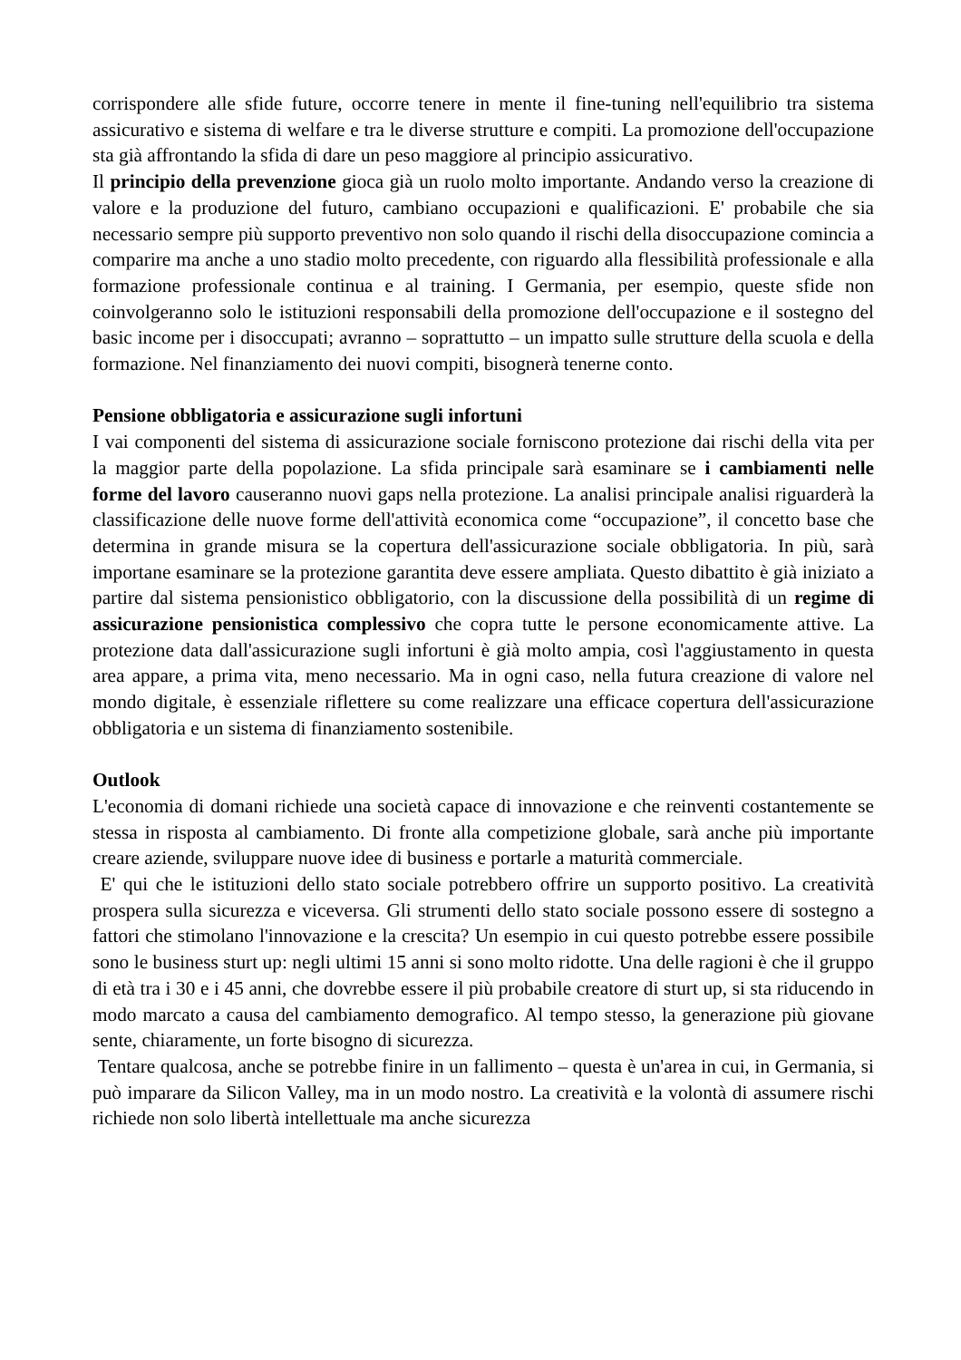corrispondere alle sfide future, occorre tenere in mente il fine-tuning nell'equilibrio tra sistema assicurativo e sistema di welfare e tra le diverse strutture e compiti. La promozione dell'occupazione sta già affrontando la sfida di dare un peso maggiore al principio assicurativo.
Il principio della prevenzione gioca già un ruolo molto importante. Andando verso la creazione di valore e la produzione del futuro, cambiano occupazioni e qualificazioni. E' probabile che sia necessario sempre più supporto preventivo non solo quando il rischi della disoccupazione comincia a comparire ma anche a uno stadio molto precedente, con riguardo alla flessibilità professionale e alla formazione professionale continua e al training. I Germania, per esempio, queste sfide non coinvolgeranno solo le istituzioni responsabili della promozione dell'occupazione e il sostegno del basic income per i disoccupati; avranno – soprattutto – un impatto sulle strutture della scuola e della formazione. Nel finanziamento dei nuovi compiti, bisognerà tenerne conto.
Pensione obbligatoria e assicurazione sugli infortuni
I vai componenti del sistema di assicurazione sociale forniscono protezione dai rischi della vita per la maggior parte della popolazione. La sfida principale sarà esaminare se i cambiamenti nelle forme del lavoro causeranno nuovi gaps nella protezione. La analisi principale analisi riguarderà la classificazione delle nuove forme dell'attività economica come “occupazione”, il concetto base che determina in grande misura se la copertura dell'assicurazione sociale obbligatoria. In più, sarà importane esaminare se la protezione garantita deve essere ampliata. Questo dibattito è già iniziato a partire dal sistema pensionistico obbligatorio, con la discussione della possibilità di un regime di assicurazione pensionistica complessivo che copra tutte le persone economicamente attive. La protezione data dall'assicurazione sugli infortuni è già molto ampia, così l'aggiustamento in questa area appare, a prima vita, meno necessario. Ma in ogni caso, nella futura creazione di valore nel mondo digitale, è essenziale riflettere su come realizzare una efficace copertura dell'assicurazione obbligatoria e un sistema di finanziamento sostenibile.
Outlook
L'economia di domani richiede una società capace di innovazione e che reinventi costantemente se stessa in risposta al cambiamento. Di fronte alla competizione globale, sarà anche più importante creare aziende, sviluppare nuove idee di business e portarle a maturità commerciale.
E' qui che le istituzioni dello stato sociale potrebbero offrire un supporto positivo. La creatività prospera sulla sicurezza e viceversa. Gli strumenti dello stato sociale possono essere di sostegno a fattori che stimolano l'innovazione e la crescita? Un esempio in cui questo potrebbe essere possibile sono le business sturt up: negli ultimi 15 anni si sono molto ridotte. Una delle ragioni è che il gruppo di età tra i 30 e i 45 anni, che dovrebbe essere il più probabile creatore di sturt up, si sta riducendo in modo marcato a causa del cambiamento demografico. Al tempo stesso, la generazione più giovane sente, chiaramente, un forte bisogno di sicurezza.
Tentare qualcosa, anche se potrebbe finire in un fallimento – questa è un'area in cui, in Germania, si può imparare da Silicon Valley, ma in un modo nostro. La creatività e la volontà di assumere rischi richiede non solo libertà intellettuale ma anche sicurezza